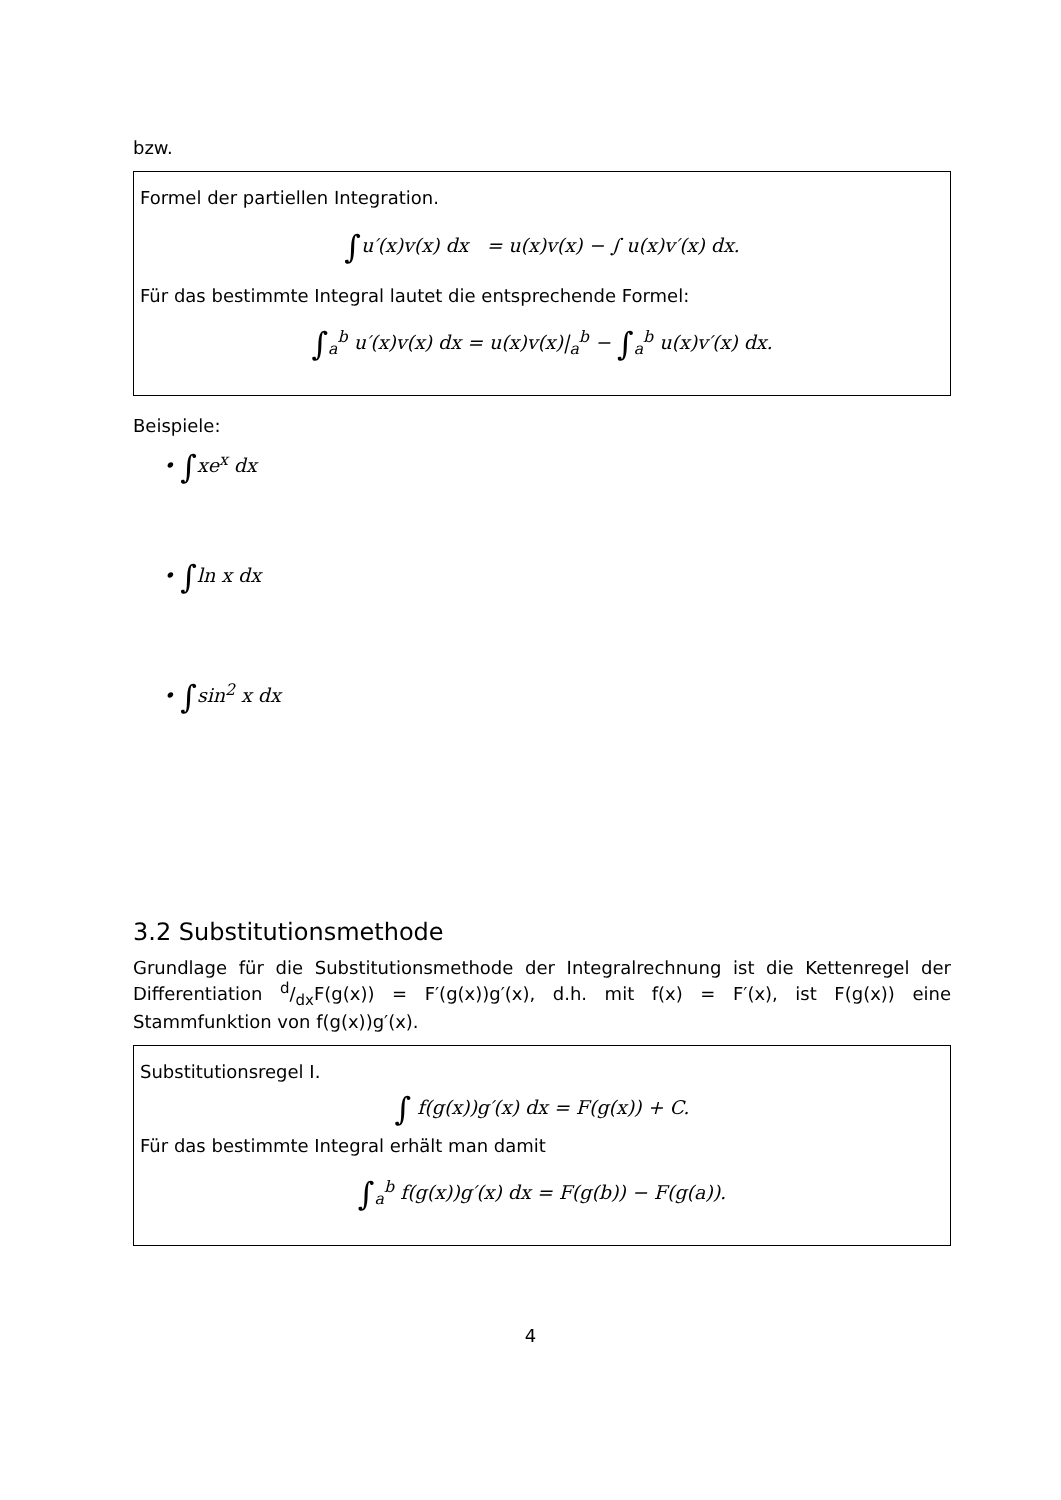bzw.
Formel der partiellen Integration.
∫u′(x)v(x) dx = u(x)v(x) − ∫ u(x)v′(x) dx.
Für das bestimmte Integral lautet die entsprechende Formel:
∫<sub>a</sub><sup>b</sup> u′(x)v(x) dx = u(x)v(x)|<sub>a</sub><sup>b</sup> − ∫<sub>a</sub><sup>b</sup> u(x)v′(x) dx.
Beispiele:
• ∫xe<sup>x</sup> dx
• ∫ln x dx
• ∫sin<sup>2</sup> x dx
3.2 Substitutionsmethode
Grundlage für die Substitutionsmethode der Integralrechnung ist die Kettenregel der Differentiation d/dxF(g(x)) = F′(g(x))g′(x), d.h. mit f(x) = F′(x), ist F(g(x)) eine Stammfunktion von f(g(x))g′(x).
Substitutionsregel I.
∫ f(g(x))g′(x) dx = F(g(x)) + C.
Für das bestimmte Integral erhält man damit
∫<sub>a</sub><sup>b</sup> f(g(x))g′(x) dx = F(g(b)) − F(g(a)).
4